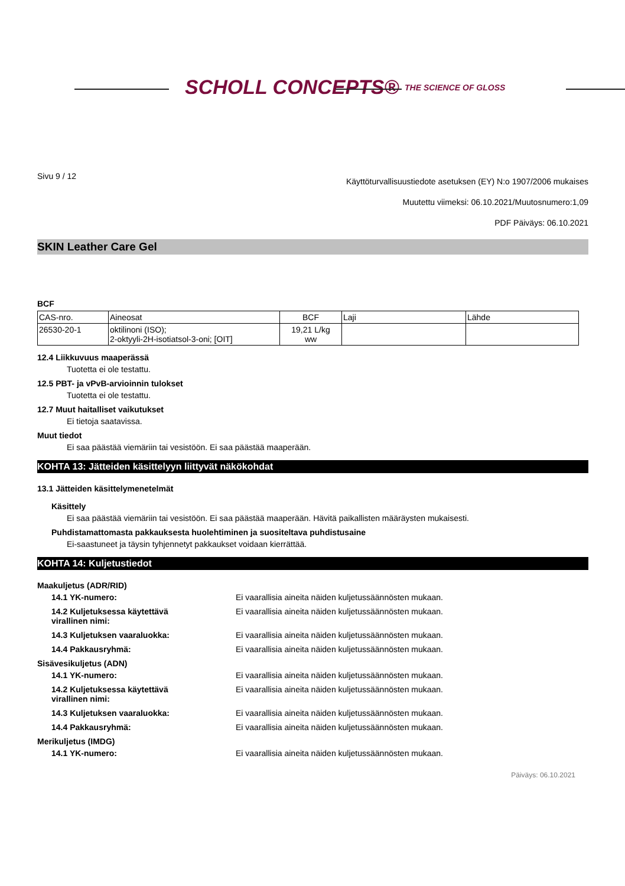SCHOLL CONCEPTS® THE SCIENCE OF GLOSS
Sivu 9 / 12
Käyttöturvallisuustiedote asetuksen (EY) N:o 1907/2006 mukaises
Muutettu viimeksi: 06.10.2021/Muutosnumero:1,09
PDF Päiväys: 06.10.2021
SKIN Leather Care Gel
BCF
| CAS-nro. | Aineosat | BCF | Laji | Lähde |
| --- | --- | --- | --- | --- |
| 26530-20-1 | oktilinoni (ISO); 2-oktyyli-2H-isotiatsol-3-oni; [OIT] | 19,21 L/kg ww | | |
12.4 Liikkuvuus maaperässä
Tuotetta ei ole testattu.
12.5 PBT- ja vPvB-arvioinnin tulokset
Tuotetta ei ole testattu.
12.7 Muut haitalliset vaikutukset
Ei tietoja saatavissa.
Muut tiedot
Ei saa päästää viemäriin tai vesistöön. Ei saa päästää maaperään.
KOHTA 13: Jätteiden käsittelyyn liittyvät näkökohdat
13.1 Jätteiden käsittelymenetelmät
Käsittely
Ei saa päästää viemäriin tai vesistöön. Ei saa päästää maaperään. Hävitä paikallisten määräysten mukaisesti.
Puhdistamattomasta pakkauksesta huolehtiminen ja suositeltava puhdistusaine
Ei-saastuneet ja täysin tyhjennetyt pakkaukset voidaan kierrättää.
KOHTA 14: Kuljetustiedot
Maakuljetus (ADR/RID)
14.1 YK-numero: Ei vaarallisia aineita näiden kuljetussäännösten mukaan.
14.2 Kuljetuksessa käytettävä
virallinen nimi: Ei vaarallisia aineita näiden kuljetussäännösten mukaan.
14.3 Kuljetuksen vaaraluokka: Ei vaarallisia aineita näiden kuljetussäännösten mukaan.
14.4 Pakkausryhmä: Ei vaarallisia aineita näiden kuljetussäännösten mukaan.
Sisävesikuljetus (ADN)
14.1 YK-numero: Ei vaarallisia aineita näiden kuljetussäännösten mukaan.
14.2 Kuljetuksessa käytettävä
virallinen nimi: Ei vaarallisia aineita näiden kuljetussäännösten mukaan.
14.3 Kuljetuksen vaaraluokka: Ei vaarallisia aineita näiden kuljetussäännösten mukaan.
14.4 Pakkausryhmä: Ei vaarallisia aineita näiden kuljetussäännösten mukaan.
Merikuljetus (IMDG)
14.1 YK-numero: Ei vaarallisia aineita näiden kuljetussäännösten mukaan.
Päiväys: 06.10.2021